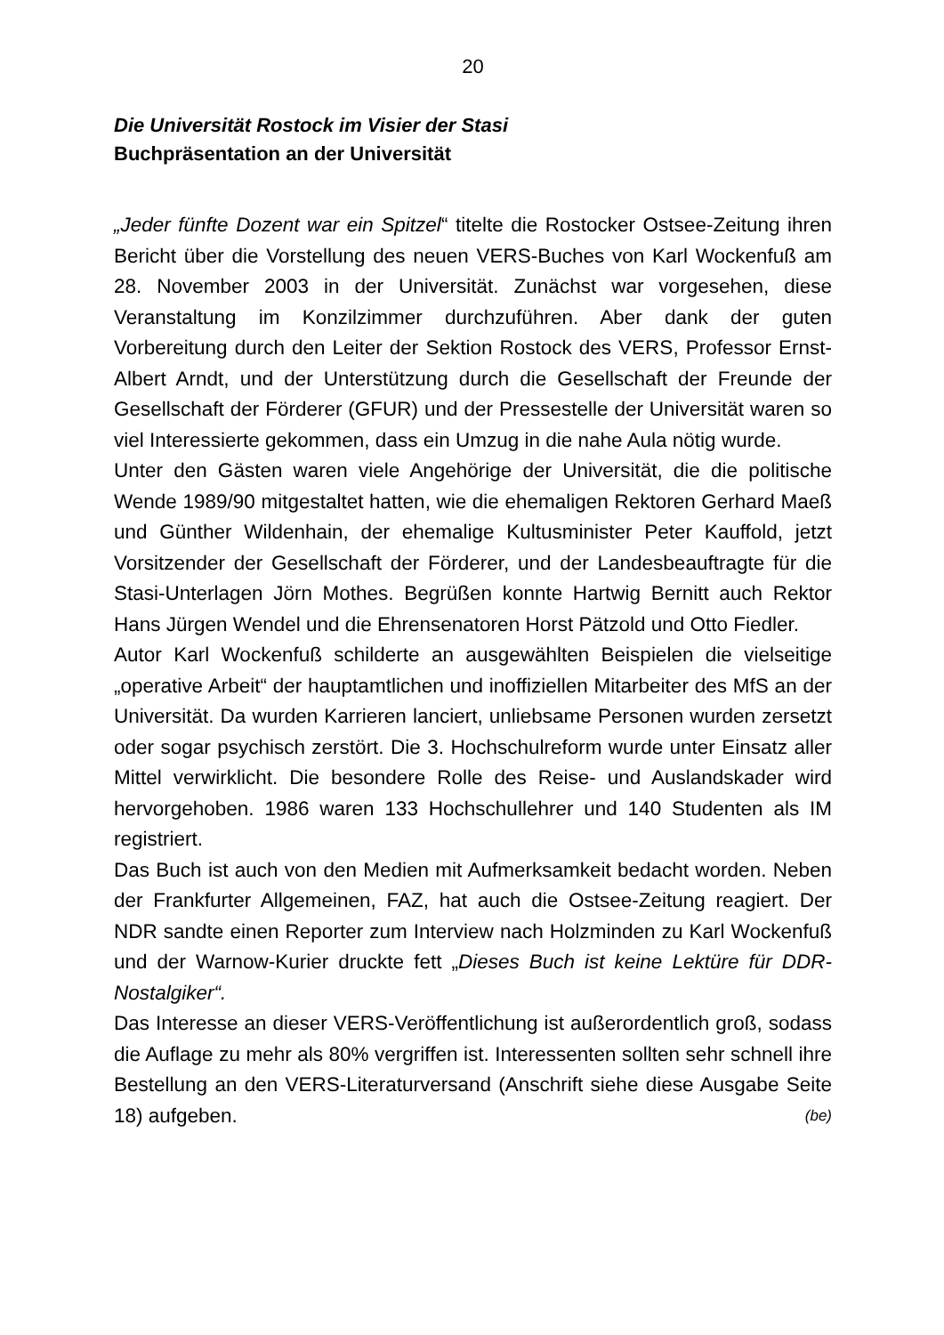20
Die Universität Rostock im Visier der Stasi
Buchpräsentation an der Universität
„Jeder fünfte Dozent war ein Spitzel“ titelte die Rostocker Ostsee-Zeitung ihren Bericht über die Vorstellung des neuen VERS-Buches von Karl Wockenfuß am 28. November 2003 in der Universität. Zunächst war vor­gesehen, diese Veranstaltung im Konzilzimmer durchzuführen. Aber dank der guten Vorbereitung durch den Leiter der Sektion Rostock des VERS, Professor Ernst-Albert Arndt, und der Unterstützung durch die Gesellschaft der Freunde der Gesellschaft der Förderer (GFUR) und der Pressestelle der Universität waren so viel Interessierte gekommen, dass ein Umzug in die nahe Aula nötig wurde.
Unter den Gästen waren viele Angehörige der Universität, die die politi­sche Wende 1989/90 mitgestaltet hatten, wie die ehemaligen Rektoren Gerhard Maeß und Günther Wildenhain, der ehemalige Kultusminister Peter Kauffold, jetzt Vorsitzender der Gesellschaft der Förderer, und der Landesbeauftragte für die Stasi-Unterlagen Jörn Mothes. Begrüßen konnte Hartwig Bernitt auch Rektor Hans Jürgen Wendel und die Ehren­senatoren Horst Pätzold und Otto Fiedler.
Autor Karl Wockenfuß schilderte an ausgewählten Beispielen die vielsei­tige „operative Arbeit“ der hauptamtlichen und inoffiziellen Mitarbeiter des MfS an der Universität. Da wurden Karrieren lanciert, unliebsame Personen wurden zersetzt oder sogar psychisch zerstört. Die 3. Hoch­schulreform wurde unter Einsatz aller Mittel verwirklicht. Die besondere Rolle des Reise- und Auslandskader wird hervorgehoben. 1986 waren 133 Hochschullehrer und 140 Studenten als IM registriert.
Das Buch ist auch von den Medien mit Aufmerksamkeit bedacht worden. Neben der Frankfurter Allgemeinen, FAZ, hat auch die Ostsee-Zeitung reagiert. Der NDR sandte einen Reporter zum Interview nach Holzmin­den zu Karl Wockenfuß und der Warnow-Kurier druckte fett „Dieses Buch ist keine Lektüre für DDR-Nostalgiker“.
Das Interesse an dieser VERS-Veröffentlichung ist außerordentlich groß, sodass die Auflage zu mehr als 80% vergriffen ist. Interessenten sollten sehr schnell ihre Bestellung an den VERS-Literaturversand (Anschrift siehe diese Ausgabe Seite 18) aufgeben. (be)